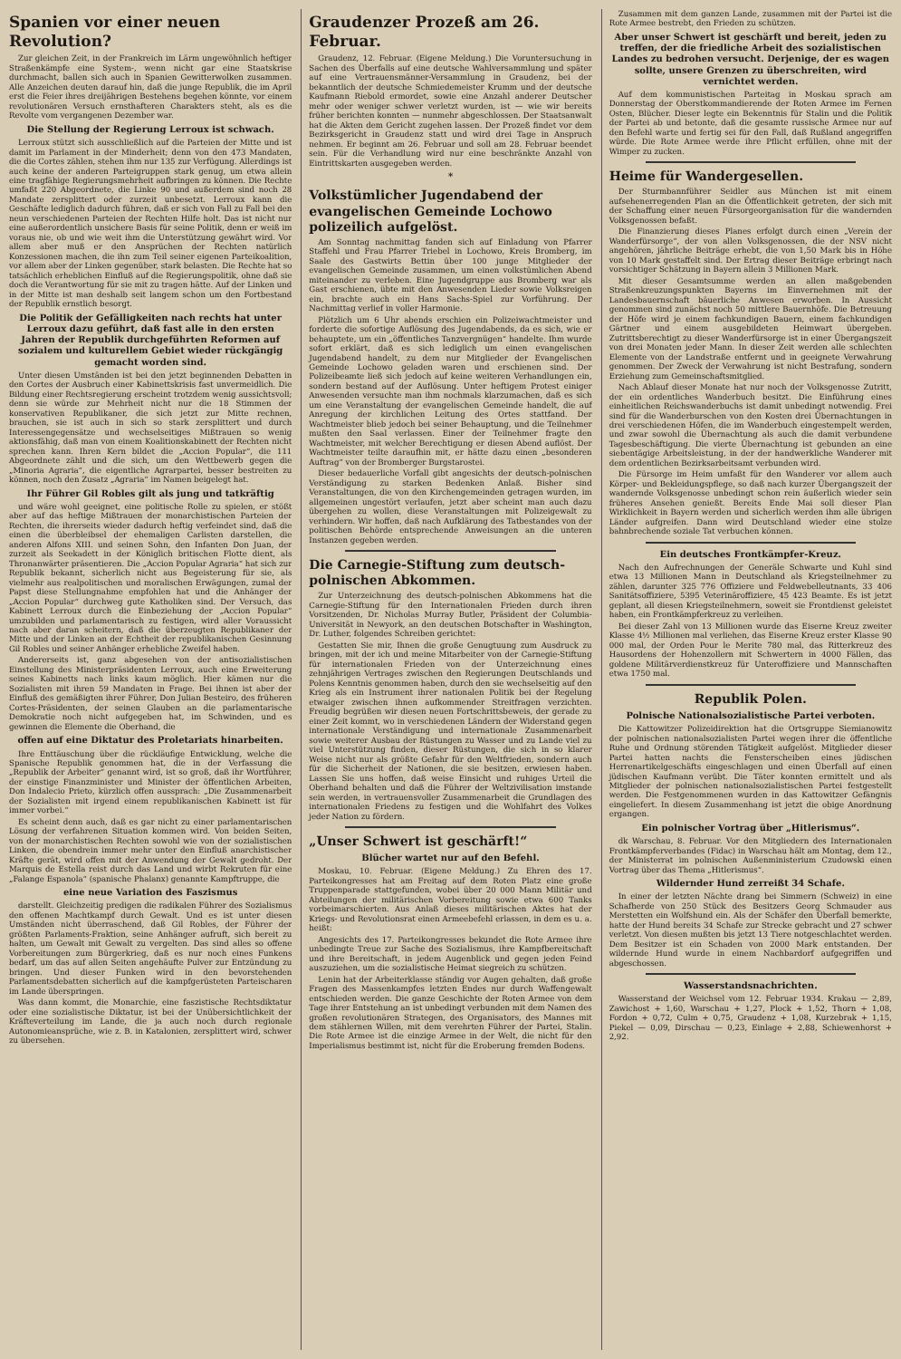Spanien vor einer neuen Revolution?
Zur gleichen Zeit, in der Frankreich im Lärm ungewöhnlich heftiger Straßenkämpfe eine System-, wenn nicht gar eine Staatskrise durchmacht, ballen sich auch in Spanien Gewitterwolken zusammen. Alle Anzeichen deuten darauf hin, daß die junge Republik, die im April erst die Feier ihres dreijährigen Bestehens begehen könnte, vor einem revolutionären Versuch ernsthafteren Charakters steht, als es die Revolte vom vergangenen Dezember war.
Die Stellung der Regierung Lerroux ist schwach.
Lerroux stützt sich ausschließlich auf die Parteien der Mitte und ist damit im Parlament in der Minderheit; denn von den 473 Mandaten, die die Cortes zählen, stehen ihm nur 135 zur Verfügung. Allerdings ist auch keine der anderen Parteigruppen stark genug, um etwa allein eine tragfähige Regierungsmehrheit aufbringen zu können. Die Rechte umfaßt 220 Abgeordnete, die Linke 90 und außerdem sind noch 28 Mandate zersplittert oder zurzeit unbesetzt. Lerroux kann die Geschäfte lediglich dadurch führen, daß er sich von Fall zu Fall bei den neun verschiedenen Parteien der Rechten Hilfe holt. Das ist nicht nur eine außerordentlich unsichere Basis für seine Politik, denn er weiß im voraus nie, ob und wie weit ihm die Unterstützung gewährt wird. Vor allem aber muß er den Ansprüchen der Rechten natürlich Konzessionen machen, die ihn zum Teil seiner eigenen Parteikoalition, vor allem aber der Linken gegenüber, stark belasten. Die Rechte hat so tatsächlich erheblichen Einfluß auf die Regierungspolitik, ohne daß sie doch die Verantwortung für sie mit zu tragen hätte. Auf der Linken und in der Mitte ist man deshalb seit langem schon um den Fortbestand der Republik ernstlich besorgt.
Die Politik der Gefälligkeiten nach rechts hat unter Lerroux dazu geführt, daß fast alle in den ersten Jahren der Republik durchgeführten Reformen auf sozialem und kulturellem Gebiet wieder rückgängig gemacht worden sind.
Unter diesen Umständen ist bei den jetzt beginnenden Debatten in den Cortes der Ausbruch einer Kabinettskrisis fast unvermeidlich. Die Bildung einer Rechtsregierung erscheint trotzdem wenig aussichtsvoll; denn sie würde zur Mehrheit nicht nur die 18 Stimmen der konservativen Republikaner, die sich jetzt zur Mitte rechnen, brauchen, sie ist auch in sich so stark zersplittert und durch Interessengegensätze und wechselseitiges Mißtrauen so wenig aktionsfähig, daß man von einem Koalitionskabinett der Rechten nicht sprechen kann. Ihren Kern bildet die „Accion Popular“, die 111 Abgeordnete zählt und die sich, um den Wettbewerb gegen die „Minoria Agraria“, die eigentliche Agrarpartei, besser bestreiten zu können, noch den Zusatz „Agraria“ im Namen beigelegt hat.
Ihr Führer Gil Robles gilt als jung und tatkräftig
und wäre wohl geeignet, eine politische Rolle zu spielen, er stößt aber auf das heftige Mißtrauen der monarchistischen Parteien der Rechten, die ihrerseits wieder dadurch heftig verfeindet sind, daß die einen die überbleibsel der ehemaligen Carlisten darstellen, die anderen Alfons XIII. und seinen Sohn, den Infanten Don Juan, der zurzeit als Seekadett in der Königlich britischen Flotte dient, als Thronanwärter präsentieren. Die „Accion Popular Agraria“ hat sich zur Republik bekannt, sicherlich nicht aus Begeisterung für sie, als vielmehr aus realpolitischen und moralischen Erwägungen, zumal der Papst diese Stellungnahme empfohlen hat und die Anhänger der „Accion Popular“ durchweg gute Katholiken sind. Der Versuch, das Kabinett Lerroux durch die Einbeziehung der „Accion Popular“ umzubilden und parlamentarisch zu festigen, wird aller Voraussicht nach aber daran scheitern, daß die überzeugten Republikaner der Mitte und der Linken an der Echtheit der republikanischen Gesinnung Gil Robles und seiner Anhänger erhebliche Zweifel haben.
Andererseits ist, ganz abgesehen von der antisozialistischen Einstellung des Ministerpräsidenten Lerroux, auch eine Erweiterung seines Kabinetts nach links kaum möglich. Hier kämen nur die Sozialisten mit ihren 59 Mandaten in Frage. Bei ihnen ist aber der Einfluß des gemäßigten ihrer Führer, Don Julian Besteiro, des früheren Cortes-Präsidenten, der seinen Glauben an die parlamentarische Demokratie noch nicht aufgegeben hat, im Schwinden, und es gewinnen die Elemente die Oberhand, die
offen auf eine Diktatur des Proletariats hinarbeiten.
Ihre Enttäuschung über die rückläufige Entwicklung, welche die Spanische Republik genommen hat, die in der Verfassung die „Republik der Arbeiter“ genannt wird, ist so groß, daß ihr Wortführer, der einstige Finanzminister und Minister der öffentlichen Arbeiten, Don Indalecio Prieto, kürzlich offen aussprach: „Die Zusammenarbeit der Sozialisten mit irgend einem republikanischen Kabinett ist für immer vorbei.“
Es scheint denn auch, daß es gar nicht zu einer parlamentarischen Lösung der verfahrenen Situation kommen wird. Von beiden Seiten, von der monarchistischen Rechten sowohl wie von der sozialistischen Linken, die obendrein immer mehr unter den Einfluß anarchistischer Kräfte gerät, wird offen mit der Anwendung der Gewalt gedroht. Der Marquis de Estella reist durch das Land und wirbt Rekruten für eine „Falange Espanola“ (spanische Phalanx) genannte Kampftruppe, die
eine neue Variation des Faszismus
darstellt. Gleichzeitig predigen die radikalen Führer des Sozialismus den offenen Machtkampf durch Gewalt. Und es ist unter diesen Umständen nicht überraschend, daß Gil Robles, der Führer der größten Parlaments-Fraktion, seine Anhänger aufruft, sich bereit zu halten, um Gewalt mit Gewalt zu vergelten. Das sind alles so offene Vorbereitungen zum Bürgerkrieg, daß es nur noch eines Funkens bedarf, um das auf allen Seiten angehäufte Pulver zur Entzündung zu bringen. Und dieser Funken wird in den bevorstehenden Parlamentsdebatten sicherlich auf die kampfgerüsteten Parteischaren im Lande überspringen.
Was dann kommt, die Monarchie, eine faszistische Rechtsdiktatur oder eine sozialistische Diktatur, ist bei der Unübersichtlichkeit der Kräfteverteilung im Lande, die ja auch noch durch regionale Autonomieansprüche, wie z. B. in Katalonien, zersplittert wird, schwer zu übersehen.
Graudenzer Prozeß am 26. Februar.
Graudenz, 12. Februar. (Eigene Meldung.) Die Voruntersuchung in Sachen des Überfalls auf eine deutsche Wahlversammlung und später auf eine Vertrauensmänner-Versammlung in Graudenz, bei der bekanntlich der deutsche Schmiedemeister Krumm und der deutsche Kaufmann Riebold ermordet, sowie eine Anzahl anderer Deutscher mehr oder weniger schwer verletzt wurden, ist — wie wir bereits früher berichten konnten — nunmehr abgeschlossen. Der Staatsanwalt hat die Akten dem Gericht zugehen lassen. Der Prozeß findet vor dem Bezirksgericht in Graudenz statt und wird drei Tage in Anspruch nehmen. Er beginnt am 26. Februar und soll am 28. Februar beendet sein. Für die Verhandlung wird nur eine beschränkte Anzahl von Eintrittskarten ausgegeben werden.
*
Volkstümlicher Jugendabend der evangelischen Gemeinde Lochowo polizeilich aufgelöst.
Am Sonntag nachmittag fanden sich auf Einladung von Pfarrer Staffehl und Frau Pfarrer Triebel in Lochowo, Kreis Bromberg, im Saale des Gastwirts Bettin über 100 junge Mitglieder der evangelischen Gemeinde zusammen, um einen volkstümlichen Abend miteinander zu verleben. Eine Jugendgruppe aus Bromberg war als Gast erschienen, übte mit den Anwesenden Lieder sowie Volksreigen ein, brachte auch ein Hans Sachs-Spiel zur Vorführung. Der Nachmittag verlief in voller Harmonie.
Plötzlich um 6 Uhr abends erschien ein Polizeiwachtmeister und forderte die sofortige Auflösung des Jugendabends, da es sich, wie er behauptete, um ein „öffentliches Tanzvergnügen“ handelte. Ihm wurde sofort erklärt, daß es sich lediglich um einen evangelischen Jugendabend handelt, zu dem nur Mitglieder der Evangelischen Gemeinde Lochowo geladen waren und erschienen sind. Der Polizeibeamte ließ sich jedoch auf keine weiteren Verhandlungen ein, sondern bestand auf der Auflösung. Unter heftigem Protest einiger Anwesenden versuchte man ihm nochmals klarzumachen, daß es sich um eine Veranstaltung der evangelischen Gemeinde handelt, die auf Anregung der kirchlichen Leitung des Ortes stattfand. Der Wachtmeister blieb jedoch bei seiner Behauptung, und die Teilnehmer mußten den Saal verlassen. Einer der Teilnehmer fragte den Wachtmeister, mit welcher Berechtigung er diesen Abend auflöst. Der Wachtmeister teilte daraufhin mit, er hätte dazu einen „besonderen Auftrag“ von der Bromberger Burgstarostei.
Dieser bedauerliche Vorfall gibt angesichts der deutsch-polnischen Verständigung zu starken Bedenken Anlaß. Bisher sind Veranstaltungen, die von den Kirchengemeinden getragen wurden, im allgemeinen ungestört verlaufen, jetzt aber scheint man auch dazu übergehen zu wollen, diese Veranstaltungen mit Polizeigewalt zu verhindern. Wir hoffen, daß nach Aufklärung des Tatbestandes von der politischen Behörde entsprechende Anweisungen an die unteren Instanzen gegeben werden.
Die Carnegie-Stiftung zum deutsch-polnischen Abkommen.
Zur Unterzeichnung des deutsch-polnischen Abkommens hat die Carnegie-Stiftung für den Internationalen Frieden durch ihren Vorsitzenden, Dr. Nicholas Murray Butler, Präsident der Columbia-Universität in Newyork, an den deutschen Botschafter in Washington, Dr. Luther, folgendes Schreiben gerichtet:
Gestatten Sie mir, Ihnen die große Genugtuung zum Ausdruck zu bringen, mit der ich und meine Mitarbeiter von der Carnegie-Stiftung für internationalen Frieden von der Unterzeichnung eines zehnjährigen Vertrages zwischen den Regierungen Deutschlands und Polens Kenntnis genommen haben, durch den sie wechselseitig auf den Krieg als ein Instrument ihrer nationalen Politik bei der Regelung etwaiger zwischen ihnen aufkommender Streitfragen verzichten. Freudig begrüßen wir diesen neuen Fortschrittsbeweis, der gerade zu einer Zeit kommt, wo in verschiedenen Ländern der Widerstand gegen internationale Verständigung und internationale Zusammenarbeit sowie weiterer Ausbau der Rüstungen zu Wasser und zu Lande viel zu viel Unterstützung finden, dieser Rüstungen, die sich in so klarer Weise nicht nur als größte Gefahr für den Weltfrieden, sondern auch für die Sicherheit der Nationen, die sie besitzen, erwiesen haben. Lassen Sie uns hoffen, daß weise Einsicht und ruhiges Urteil die Oberhand behalten und daß die Führer der Weltzivilisation imstande sein werden, in vertrauensvoller Zusammenarbeit die Grundlagen des internationalen Friedens zu festigen und die Wohlfahrt des Volkes jeder Nation zu fördern.
„Unser Schwert ist geschärft!“
Blücher wartet nur auf den Befehl.
Moskau, 10. Februar. (Eigene Meldung.) Zu Ehren des 17. Parteikongresses hat am Freitag auf dem Roten Platz eine große Truppenparade stattgefunden, wobei über 20 000 Mann Militär und Abteilungen der militärischen Vorbereitung sowie etwa 600 Tanks vorbeimarschierten. Aus Anlaß dieses militärischen Aktes hat der Kriegs- und Revolutionsrat einen Armeebefehl erlassen, in dem es u. a. heißt:
Angesichts des 17. Parteikongresses bekundet die Rote Armee ihre unbedingte Treue zur Sache des Sozialismus, ihre Kampfbereitschaft und ihre Bereitschaft, in jedem Augenblick und gegen jeden Feind auszuziehen, um die sozialistische Heimat siegreich zu schützen.
Lenin hat der Arbeiterklasse ständig vor Augen gehalten, daß große Fragen des Massenkampfes letzten Endes nur durch Waffengewalt entschieden werden. Die ganze Geschichte der Roten Armee von dem Tage ihrer Entstehung an ist unbedingt verbunden mit dem Namen des großen revolutionären Strategen, des Organisators, des Mannes mit dem stählernen Willen, mit dem verehrten Führer der Partei, Stalin. Die Rote Armee ist die einzige Armee in der Welt, die nicht für den Imperialismus bestimmt ist, nicht für die Eroberung fremden Bodens.
Zusammen mit dem ganzen Lande, zusammen mit der Partei ist die Rote Armee bestrebt, den Frieden zu schützen.
Aber unser Schwert ist geschärft und bereit, jeden zu treffen, der die friedliche Arbeit des sozialistischen Landes zu bedrohen versucht. Derjenige, der es wagen sollte, unsere Grenzen zu überschreiten, wird vernichtet werden.
Auf dem kommunistischen Parteitag in Moskau sprach am Donnerstag der Oberstkommandierende der Roten Armee im Fernen Osten, Blücher. Dieser legte ein Bekenntnis für Stalin und die Politik der Partei ab und betonte, daß die gesamte russische Armee nur auf den Befehl warte und fertig sei für den Fall, daß Rußland angegriffen würde. Die Rote Armee werde ihre Pflicht erfüllen, ohne mit der Wimper zu zucken.
Heime für Wandergesellen.
Der Sturmbannführer Seidler aus München ist mit einem aufsehenerregenden Plan an die Öffentlichkeit getreten, der sich mit der Schaffung einer neuen Fürsorgeorganisation für die wandernden Volksgenossen befaßt.
Die Finanzierung dieses Planes erfolgt durch einen „Verein der Wanderfürsorge“, der von allen Volksgenossen, die der NSV nicht angehören, jährliche Beiträge erhebt, die von 1,50 Mark bis in Höhe von 10 Mark gestaffelt sind. Der Ertrag dieser Beiträge erbringt nach vorsichtiger Schätzung in Bayern allein 3 Millionen Mark.
Mit dieser Gesamtsumme werden an allen maßgebenden Straßenkreuzungspunkten Bayerns im Einvernehmen mit der Landesbauernschaft bäuerliche Anwesen erworben. In Aussicht genommen sind zunächst noch 50 mittlere Bauernhöfe. Die Betreuung der Höfe wird je einem fachkundigen Bauern, einem fachkundigen Gärtner und einem ausgebildeten Heimwart übergeben. Zutrittsberechtigt zu dieser Wanderfürsorge ist in einer Übergangszeit von drei Monaten jeder Mann. In dieser Zeit werden alle schlechten Elemente von der Landstraße entfernt und in geeignete Verwahrung genommen. Der Zweck der Verwahrung ist nicht Bestrafung, sondern Erziehung zum Gemeinschaftsmitglied.
Nach Ablauf dieser Monate hat nur noch der Volksgenosse Zutritt, der ein ordentliches Wanderbuch besitzt. Die Einführung eines einheitlichen Reichswanderbuchs ist damit unbedingt notwendig. Frei sind für die Wanderburschen von den Kosten drei Übernachtungen in drei verschiedenen Höfen, die im Wanderbuch eingestempelt werden, und zwar sowohl die Übernachtung als auch die damit verbundene Tagesbeschäftigung. Die vierte Übernachtung ist gebunden an eine siebentägige Arbeitsleistung, in der der handwerkliche Wanderer mit dem ordentlichen Bezirksarbeitsamt verbunden wird.
Die Fürsorge im Heim umfaßt für den Wanderer vor allem auch Körper- und Bekleidungspflege, so daß nach kurzer Übergangszeit der wandernde Volksgenosse unbedingt schon rein äußerlich wieder sein früheres Ansehen genießt. Bereits Ende Mai soll dieser Plan Wirklichkeit in Bayern werden und sicherlich werden ihm alle übrigen Länder aufgreifen. Dann wird Deutschland wieder eine stolze bahnbrechende soziale Tat verbuchen können.
Ein deutsches Frontkämpfer-Kreuz.
Nach den Aufrechnungen der Generäle Schwarte und Kuhl sind etwa 13 Millionen Mann in Deutschland als Kriegsteilnehmer zu zählen, darunter 325 776 Offiziere und Feldwebelleutnants, 33 406 Sanitätsoffiziere, 5395 Veterinäroffiziere, 45 423 Beamte. Es ist jetzt geplant, all diesen Kriegsteilnehmern, soweit sie Frontdienst geleistet haben, ein Frontkämpferkreuz zu verleihen.
Bei dieser Zahl von 13 Millionen wurde das Eiserne Kreuz zweiter Klasse 4½ Millionen mal verliehen, das Eiserne Kreuz erster Klasse 90 000 mal, der Orden Pour le Merite 780 mal, das Ritterkreuz des Hausordens der Hohenzollern mit Schwertern in 4000 Fällen, das goldene Militärverdienstkreuz für Unteroffiziere und Mannschaften etwa 1750 mal.
Republik Polen.
Polnische Nationalsozialistische Partei verboten.
Die Kattowitzer Polizeidirektion hat die Ortsgruppe Siemianowitz der polnischen nationalsozialisten Partei wegen ihrer die öffentliche Ruhe und Ordnung störenden Tätigkeit aufgelöst. Mitglieder dieser Partei hatten nachts die Fensterscheiben eines jüdischen Herrenartikelgeschäfts eingeschlagen und einen Überfall auf einen jüdischen Kaufmann verübt. Die Täter konnten ermittelt und als Mitglieder der polnischen nationalsozialistischen Partei festgestellt werden. Die Festgenommenen wurden in das Kattowitzer Gefängnis eingeliefert. In diesem Zusammenhang ist jetzt die obige Anordnung ergangen.
Ein polnischer Vortrag über „Hitlerismus“.
dk Warschau, 8. Februar. Vor den Mitgliedern des Internationalen Frontkämpferverbandes (Fidac) in Warschau hält am Montag, dem 12., der Ministerrat im polnischen Außenministerium Czudowski einen Vortrag über das Thema „Hitlerismus“.
Wildernder Hund zerreißt 34 Schafe.
In einer der letzten Nächte drang bei Simmern (Schweiz) in eine Schafherde von 250 Stück des Besitzers Georg Schmauder aus Merstetten ein Wolfshund ein. Als der Schäfer den Überfall bemerkte, hatte der Hund bereits 34 Schafe zur Strecke gebracht und 27 schwer verletzt. Von diesen mußten bis jetzt 13 Tiere notgeschlachtet werden. Dem Besitzer ist ein Schaden von 2000 Mark entstanden. Der wildernde Hund wurde in einem Nachbardorf aufgegriffen und abgeschossen.
Wasserstandsnachrichten.
Wasserstand der Weichsel vom 12. Februar 1934. Krakau — 2,89, Zawichost + 1,60, Warschau + 1,27, Plock + 1,52, Thorn + 1,08, Fordon + 0,72, Culm + 0,75, Graudenz + 1,08, Kurzebrak + 1,15, Piekel — 0,09, Dirschau — 0,23, Einlage + 2,88, Schiewenhorst + 2,92.